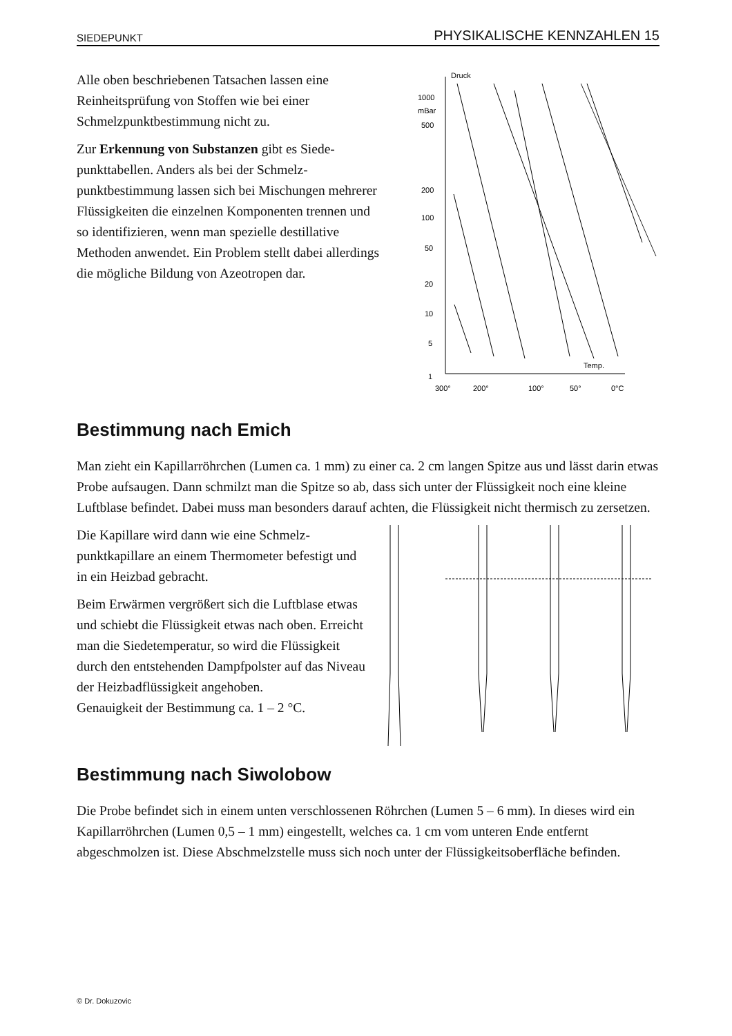SIEDEPUNKT PHYSIKALISCHE KENNZAHLEN 15
Alle oben beschriebenen Tatsachen lassen eine Reinheitsprüfung von Stoffen wie bei einer Schmelzpunktbestimmung nicht zu.
Zur Erkennung von Substanzen gibt es Siede­punkttabellen. Anders als bei der Schmelz­punktbestimmung lassen sich bei Mischungen mehrerer Flüssigkeiten die einzelnen Komponenten trennen und so identifizieren, wenn man spezielle destillative Methoden anwendet. Ein Problem stellt dabei allerdings die mögliche Bildung von Azeotropen dar.
Druck
1000
mBar
500
200
100
50
20
10
5
1
Temp.
300°
200°
100°
50°
0°C
Bestimmung nach Emich
Man zieht ein Kapillarröhrchen (Lumen ca. 1 mm) zu einer ca. 2 cm langen Spitze aus und lässt darin etwas Probe aufsaugen. Dann schmilzt man die Spitze so ab, dass sich unter der Flüssigkeit noch eine kleine Luftblase befindet. Dabei muss man besonders darauf achten, die Flüssigkeit nicht thermisch zu zersetzen.
Die Kapillare wird dann wie eine Schmelz­punktkapillare an einem Thermometer be­festigt und in ein Heizbad gebracht.
Beim Erwärmen vergrößert sich die Luftblase etwas und schiebt die Flüssigkeit etwas nach oben. Erreicht man die Siedetemperatur, so wird die Flüssigkeit durch den entstehenden Dampfpolster auf das Niveau der Heizbad­flüssigkeit angehoben.
Genauigkeit der Bestimmung ca. 1 – 2 °C.
Bestimmung nach Siwolobow
Die Probe befindet sich in einem unten verschlossenen Röhrchen (Lumen 5 – 6 mm). In dieses wird ein Kapillarröhrchen (Lumen 0,5 – 1 mm) eingestellt, welches ca. 1 cm vom unteren Ende entfernt abgeschmolzen ist. Diese Abschmelzstelle muss sich noch unter der Flüssigkeitsober­fläche befinden.
© Dr. Dokuzovic